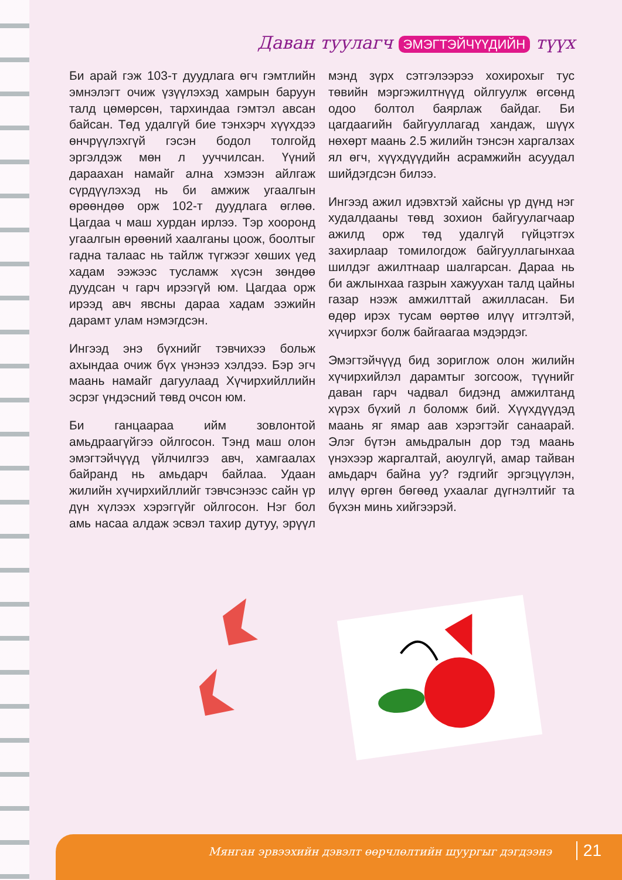Даван туулагч ЭМЭГТЭЙЧҮҮДИЙН түүх
Би арай гэж 103-т дуудлага өгч гэмтлийн эмнэлэгт очиж үзүүлэхэд хамрын баруун талд цөмөрсөн, тархиндаа гэмтэл авсан байсан. Төд удалгүй бие тэнхэрч хүүхдээ өнчрүүлэхгүй гэсэн бодол толгойд эргэлдэж мөн л ууччилсан. Үүний дараахан намайг ална хэмээн айлгаж сүрдүүлэхэд нь би амжиж угаалгын өрөөндөө орж 102-т дуудлага өглөө. Цагдаа ч маш хурдан ирлээ. Тэр хооронд угаалгын өрөөний хаалганы цоож, боолтыг гадна талаас нь тайлж түгжээг хөших үед хадам ээжээс тусламж хүсэн зөндөө дуудсан ч гарч ирээгүй юм. Цагдаа орж ирээд авч явсны дараа хадам ээжийн дарамт улам нэмэгдсэн.
Ингээд энэ бүхнийг тэвчихээ больж ахындаа очиж бүх үнэнээ хэлдээ. Бэр эгч маань намайг дагуулаад Хүчирхийллийн эсрэг үндэсний төвд очсон юм.
Би ганцаараа ийм зовлонтой амьдраагүйгээ ойлгосон. Тэнд маш олон эмэгтэйчүүд үйлчилгээ авч, хамгаалах байранд нь амьдарч байлаа. Удаан жилийн хүчирхийллийг тэвчсэнээс сайн үр дүн хүлээх хэрэггүйг ойлгосон. Нэг бол амь насаа алдаж эсвэл тахир дутуу, эрүүл мэнд зүрх сэтгэлээрээ хохирохыг тус төвийн мэргэжилтнүүд ойлгуулж өгсөнд одоо болтол баярлаж байдаг. Би цагдаагийн байгууллагад хандаж, шүүх нөхөрт маань 2.5 жилийн тэнсэн харгалзах ял өгч, хүүхдүүдийн асрамжийн асуудал шийдэгдсэн билээ.
Ингээд ажил идэвхтэй хайсны үр дүнд нэг худалдааны төвд зохион байгуулагчаар ажилд орж төд удалгүй гүйцэтгэх захирлаар томилогдож байгууллагынхаа шилдэг ажилтнаар шалгарсан. Дараа нь би ажлынхаа газрын хажуухан талд цайны газар нээж амжилттай ажилласан. Би өдөр ирэх тусам өөртөө илүү итгэлтэй, хүчирхэг болж байгаагаа мэдэрдэг.
Эмэгтэйчүүд бид зориглож олон жилийн хүчирхийлэл дарамтыг зогсоож, түүнийг даван гарч чадвал бидэнд амжилтанд хүрэх бүхий л боломж бий. Хүүхдүүдэд маань яг ямар аав хэрэгтэйг санаарай. Элэг бүтэн амьдралын дор тэд маань үнэхээр жаргалтай, аюулгүй, амар тайван амьдарч байна уу? гэдгийг эргэцүүлэн, илүү өргөн бөгөөд ухаалаг дүгнэлтийг та бүхэн минь хийгээрэй.
Мянган эрвээхийн дэвэлт өөрчлөлтийн шуургыг дэгдээнэ 21